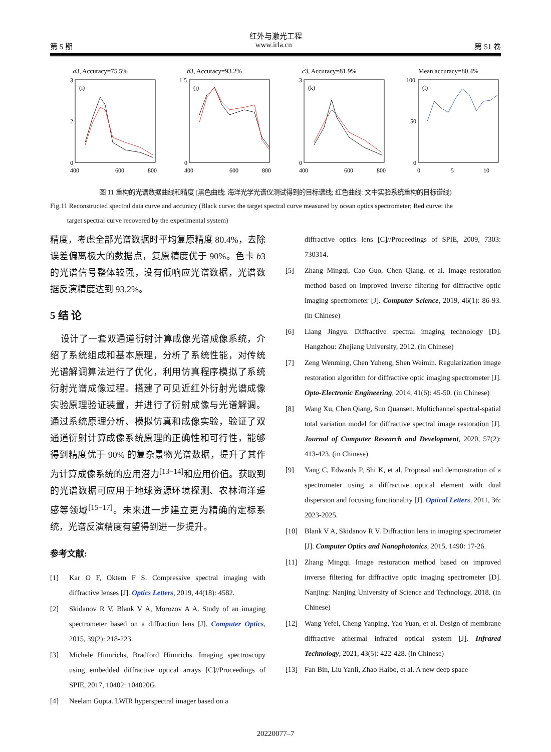红外与激光工程
第 5 期 www.irla.cn 第 51 卷
a3, Accuracy=75.5%
(i)
3
2
0
400
600
800
b3, Accuracy=93.2%
(j)
1.5
0
400
600
800
c3, Accuracy=81.9%
(k)
3
0
400
600
800
Mean accuracy=80.4%
(l)
100
50
0
0
5
10
图 11 重构的光谱数据曲线和精度 (黑色曲线: 海洋光学光谱仪测试得到的目标谱线; 红色曲线: 文中实验系统重构的目标谱线)
Fig.11 Reconstructed spectral data curve and accuracy (Black curve: the target spectral curve measured by ocean optics spectrometer; Red curve: the
target spectral curve recovered by the experimental system)
精度，考虑全部光谱数据时平均复原精度 80.4%，去除误差偏离极大的数据点，复原精度优于 90%。色卡 b3 的光谱信号整体较强，没有低响应光谱数据，光谱数据反演精度达到 93.2%。
5 结 论
设计了一套双通道衍射计算成像光谱成像系统，介绍了系统组成和基本原理，分析了系统性能，对传统光谱解调算法进行了优化，利用仿真程序模拟了系统衍射光谱成像过程。搭建了可见近红外衍射光谱成像实验原理验证装置，并进行了衍射成像与光谱解调。通过系统原理分析、模拟仿真和成像实验，验证了双通道衍射计算成像系统原理的正确性和可行性，能够得到精度优于 90% 的复杂景物光谱数据，提升了其作为计算成像系统的应用潜力<sup>[13−14]</sup>和应用价值。获取到的光谱数据可应用于地球资源环境探测、农林海洋遥感等领域<sup>[15−17]</sup>。未来进一步建立更为精确的定标系统，光谱反演精度有望得到进一步提升。
参考文献:
[1] Kar O F, Oktem F S. Compressive spectral imaging with diffractive lenses [J]. Optics Letters, 2019, 44(18): 4582.
[2] Skidanov R V, Blank V A, Morozov A A. Study of an imaging spectrometer based on a diffraction lens [J]. Computer Optics, 2015, 39(2): 218-223.
[3] Michele Hinnrichs, Bradford Hinnrichs. Imaging spectroscopy using embedded diffractive optical arrays [C]//Proceedings of SPIE, 2017, 10402: 104020G.
[4] Neelam Gupta. LWIR hyperspectral imager based on a
diffractive optics lens [C]//Proceedings of SPIE, 2009, 7303: 730314.
[5] Zhang Mingqi, Cao Guo, Chen Qiang, et al. Image restoration method based on improved inverse filtering for diffractive optic imaging spectrometer [J]. Computer Science, 2019, 46(1): 86-93. (in Chinese)
[6] Liang Jingyu. Diffractive spectral imaging technology [D]. Hangzhou: Zhejiang University, 2012. (in Chinese)
[7] Zeng Wenming, Chen Yuheng, Shen Weimin. Regularization image restoration algorithm for diffractive optic imaging spectrometer [J]. Opto-Electronic Engineering, 2014, 41(6): 45-50. (in Chinese)
[8] Wang Xu, Chen Qiang, Sun Quansen. Multichannel spectral-spatial total variation model for diffractive spectral image restoration [J]. Journal of Computer Research and Development, 2020, 57(2): 413-423. (in Chinese)
[9] Yang C, Edwards P, Shi K, et al. Proposal and demonstration of a spectrometer using a diffractive optical element with dual dispersion and focusing functionality [J]. Optical Letters, 2011, 36: 2023-2025.
[10] Blank V A, Skidanov R V. Diffraction lens in imaging spectrometer [J]. Computer Optics and Nanophotonics, 2015, 1490: 17-26.
[11] Zhang Mingqi. Image restoration method based on improved inverse filtering for diffractive optic imaging spectrometer [D]. Nanjing: Nanjing University of Science and Technology, 2018. (in Chinese)
[12] Wang Yefei, Cheng Yanping, Yao Yuan, et al. Design of membrane diffractive athermal infrared optical system [J]. Infrared Technology, 2021, 43(5): 422-428. (in Chinese)
[13] Fan Bin, Liu Yanli, Zhao Haibo, et al. A new deep space
20220077–7